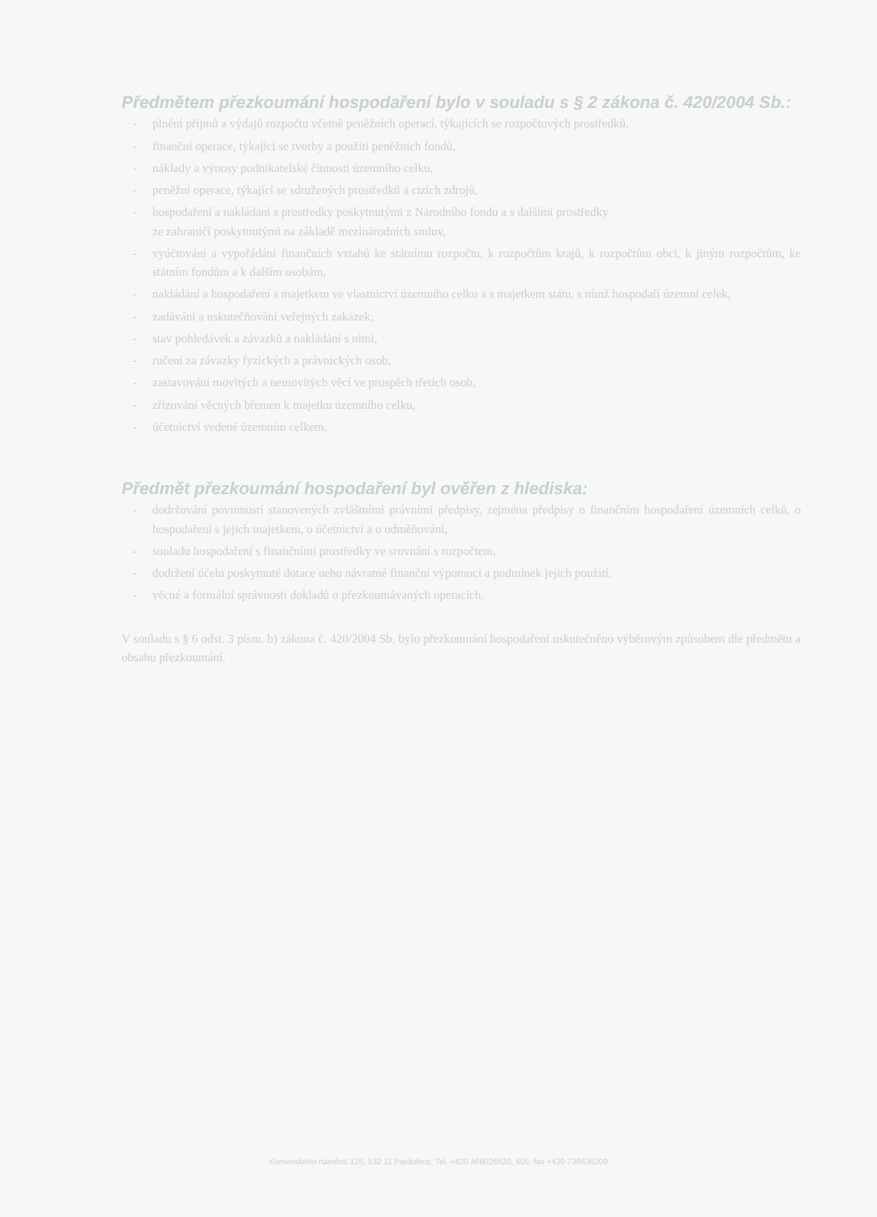Předmětem přezkoumání hospodaření bylo v souladu s § 2 zákona č. 420/2004 Sb.:
- plnění příjmů a výdajů rozpočtu včetně peněžních operací, týkajících se rozpočtových prostředků,
- finanční operace, týkající se tvorby a použití peněžních fondů,
- náklady a výnosy podnikatelské činnosti územního celku,
- peněžní operace, týkající se sdružených prostředků a cizích zdrojů,
- hospodaření a nakládání s prostředky poskytnutými z Národního fondu a s dalšími prostředky
ze zahraničí poskytnutými na základě mezinárodních smluv,
- vyúčtování a vypořádání finančních vztahů ke státnímu rozpočtu, k rozpočtům krajů, k rozpočtům obcí, k jiným rozpočtům, ke státním fondům a k dalším osobám,
- nakládání a hospodaření s majetkem ve vlastnictví územního celku a s majetkem státu, s nímž hospodaří územní celek,
- zadávání a uskutečňování veřejných zakázek,
- stav pohledávek a závazků a nakládání s nimi,
- ručení za závazky fyzických a právnických osob,
- zastavování movitých a nemovitých věcí ve prospěch třetích osob,
- zřizování věcných břemen k majetku územního celku,
- účetnictví vedené územním celkem.
Předmět přezkoumání hospodaření byl ověřen z hlediska:
- dodržování povinností stanovených zvláštními právními předpisy, zejména předpisy o finančním hospodaření územních celků, o hospodaření s jejich majetkem, o účetnictví a o odměňování,
- souladu hospodaření s finančními prostředky ve srovnání s rozpočtem,
- dodržení účelu poskytnuté dotace nebo návratné finanční výpomoci a podmínek jejich použití,
- věcné a formální správnosti dokladů o přezkoumávaných operacích.
V souladu s § 6 odst. 3 písm. b) zákona č. 420/2004 Sb. bylo přezkoumání hospodaření uskutečněno výběrovým způsobem dle předmětu a obsahu přezkoumání.
Komenského náměstí 125, 532 11 Pardubice, Tel. +420 466026520, 505, fax +420 736636209